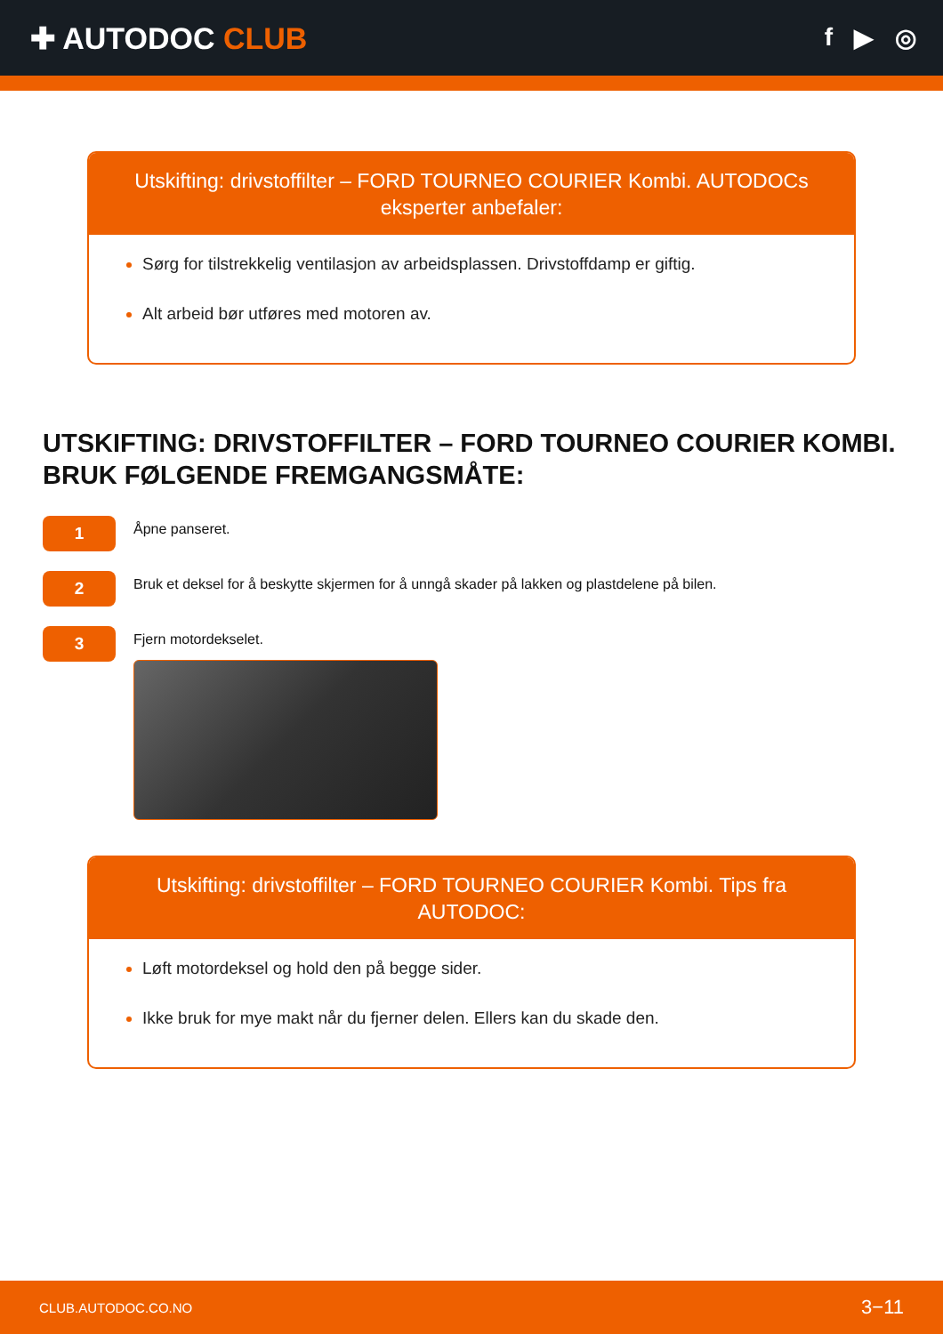✚ AUTODOC CLUB
f ▶ ◎
Utskifting: drivstoffilter – FORD TOURNEO COURIER Kombi. AUTODOCs eksperter anbefaler:
Sørg for tilstrekkelig ventilasjon av arbeidsplassen. Drivstoffdamp er giftig.
Alt arbeid bør utføres med motoren av.
UTSKIFTING: DRIVSTOFFILTER – FORD TOURNEO COURIER KOMBI. BRUK FØLGENDE FREMGANGSMÅTE:
1
Åpne panseret.
2
Bruk et deksel for å beskytte skjermen for å unngå skader på lakken og plastdelene på bilen.
3
Fjern motordekselet.
Utskifting: drivstoffilter – FORD TOURNEO COURIER Kombi. Tips fra AUTODOC:
Løft motordeksel og hold den på begge sider.
Ikke bruk for mye makt når du fjerner delen. Ellers kan du skade den.
CLUB.AUTODOC.CO.NO 3−11